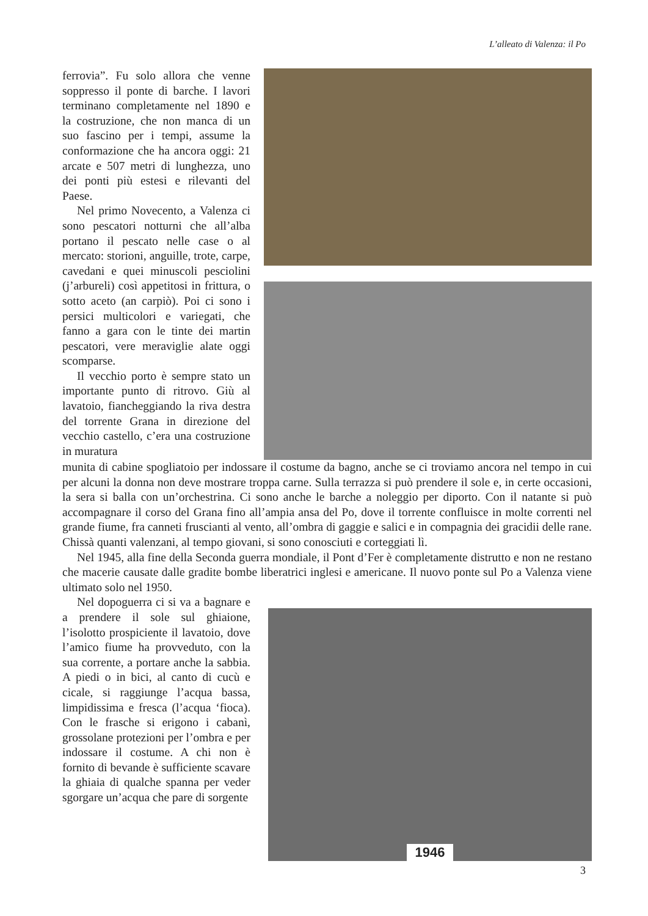L’alleato di Valenza: il Po
ferrovia”. Fu solo allora che venne soppresso il ponte di barche. I lavori terminano completamente nel 1890 e la costruzione, che non manca di un suo fascino per i tempi, assume la conformazione che ha ancora oggi: 21 arcate e 507 metri di lunghezza, uno dei ponti più estesi e rilevanti del Paese.
Nel primo Novecento, a Valenza ci sono pescatori notturni che all’alba portano il pescato nelle case o al mercato: storioni, anguille, trote, carpe, cavedani e quei minuscoli pesciolini (j’arbureli) così appetitosi in frittura, o sotto aceto (an carpiò). Poi ci sono i persici multicolori e variegati, che fanno a gara con le tinte dei martin pescatori, vere meraviglie alate oggi scomparse.
Il vecchio porto è sempre stato un importante punto di ritrovo. Giù al lavatoio, fiancheggiando la riva destra del torrente Grana in direzione del vecchio castello, c’era una costruzione in muratura
munita di cabine spogliatoio per indossare il costume da bagno, anche se ci troviamo ancora nel tempo in cui per alcuni la donna non deve mostrare troppa carne. Sulla terrazza si può prendere il sole e, in certe occasioni, la sera si balla con un’orchestrina. Ci sono anche le barche a noleggio per diporto. Con il natante si può accompagnare il corso del Grana fino all’ampia ansa del Po, dove il torrente confluisce in molte correnti nel grande fiume, fra canneti fruscianti al vento, all’ombra di gaggie e salici e in compagnia dei gracidii delle rane. Chissà quanti valenzani, al tempo giovani, si sono conosciuti e corteggiati lì.
Nel 1945, alla fine della Seconda guerra mondiale, il Pont d’Fer è completamente distrutto e non ne restano che macerie causate dalle gradite bombe liberatrici inglesi e americane. Il nuovo ponte sul Po a Valenza viene ultimato solo nel 1950.
Nel dopoguerra ci si va a bagnare e a prendere il sole sul ghiaione, l’isolotto prospiciente il lavatoio, dove l’amico fiume ha provveduto, con la sua corrente, a portare anche la sabbia. A piedi o in bici, al canto di cucù e cicale, si raggiunge l’acqua bassa, limpidissima e fresca (l’acqua ‘fioca). Con le frasche si erigono i cabanì, grossolane protezioni per l’ombra e per indossare il costume. A chi non è fornito di bevande è sufficiente scavare la ghiaia di qualche spanna per veder sgorgare un’acqua che pare di sorgente
1946
3